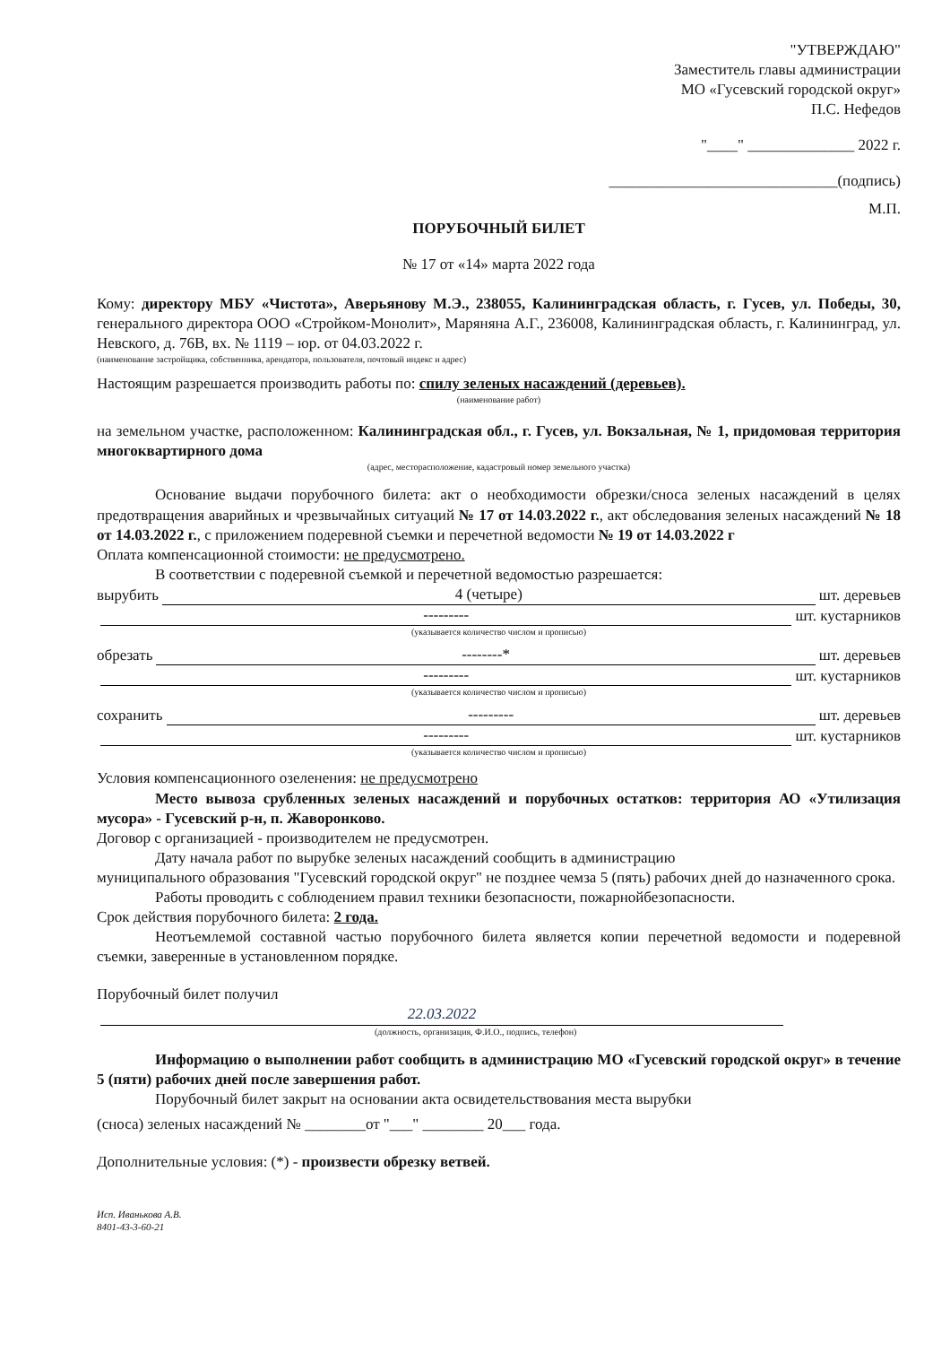"УТВЕРЖДАЮ"
Заместитель главы администрации
МО «Гусевский городской округ»
П.С. Нефедов
"____" ______________ 2022 г.
______________________________(подпись)
М.П.
ПОРУБОЧНЫЙ БИЛЕТ
№ 17 от «14» марта 2022 года
Кому: директору МБУ «Чистота», Аверьянову М.Э., 238055, Калининградская область, г. Гусев, ул. Победы, 30, генерального директора ООО «Стройком-Монолит», Маряняна А.Г., 236008, Калининградская область, г. Калининград, ул. Невского, д. 76В, вх. № 1119 – юр. от 04.03.2022 г.
(наименование застройщика, собственника, арендатора, пользователя, почтовый индекс и адрес)
Настоящим разрешается производить работы по: спилу зеленых насаждений (деревьев).
(наименование работ)
на земельном участке, расположенном: Калининградская обл., г. Гусев, ул. Вокзальная, № 1, придомовая территория многоквартирного дома
(адрес, месторасположение, кадастровый номер земельного участка)
Основание выдачи порубочного билета: акт о необходимости обрезки/сноса зеленых насаждений в целях предотвращения аварийных и чрезвычайных ситуаций № 17 от 14.03.2022 г., акт обследования зеленых насаждений № 18 от 14.03.2022 г., с приложением подеревной съемки и перечетной ведомости № 19 от 14.03.2022 г
Оплата компенсационной стоимости: не предусмотрено.
В соответствии с подеревной съемкой и перечетной ведомостью разрешается:
вырубить 4 (четыре) шт. деревьев
--------- шт. кустарников
(указывается количество числом и прописью)
обрезать --------* шт. деревьев
--------- шт. кустарников
(указывается количество числом и прописью)
сохранить --------- шт. деревьев
--------- шт. кустарников
(указывается количество числом и прописью)
Условия компенсационного озеленения: не предусмотрено
Место вывоза срубленных зеленых насаждений и порубочных остатков: территория АО «Утилизация мусора» - Гусевский р-н, п. Жаворонково.
Договор с организацией - производителем не предусмотрен.
Дату начала работ по вырубке зеленых насаждений сообщить в администрацию
муниципального образования "Гусевский городской округ" не позднее чемза 5 (пять) рабочих дней до назначенного срока.
Работы проводить с соблюдением правил техники безопасности, пожарнойбезопасности.
Срок действия порубочного билета: 2 года.
Неотъемлемой составной частью порубочного билета является копии перечетной ведомости и подеревной съемки, заверенные в установленном порядке.
Порубочный билет получил
22.03.2022
(должность, организация, Ф.И.О., подпись, телефон)
Информацию о выполнении работ сообщить в администрацию МО «Гусевский городской округ» в течение 5 (пяти) рабочих дней после завершения работ.
Порубочный билет закрыт на основании акта освидетельствования места вырубки
(сноса) зеленых насаждений № ________от "___" ________ 20___ года.
Дополнительные условия: (*) - произвести обрезку ветвей.
Исп. Иванькова А.В.
8401-43-3-60-21